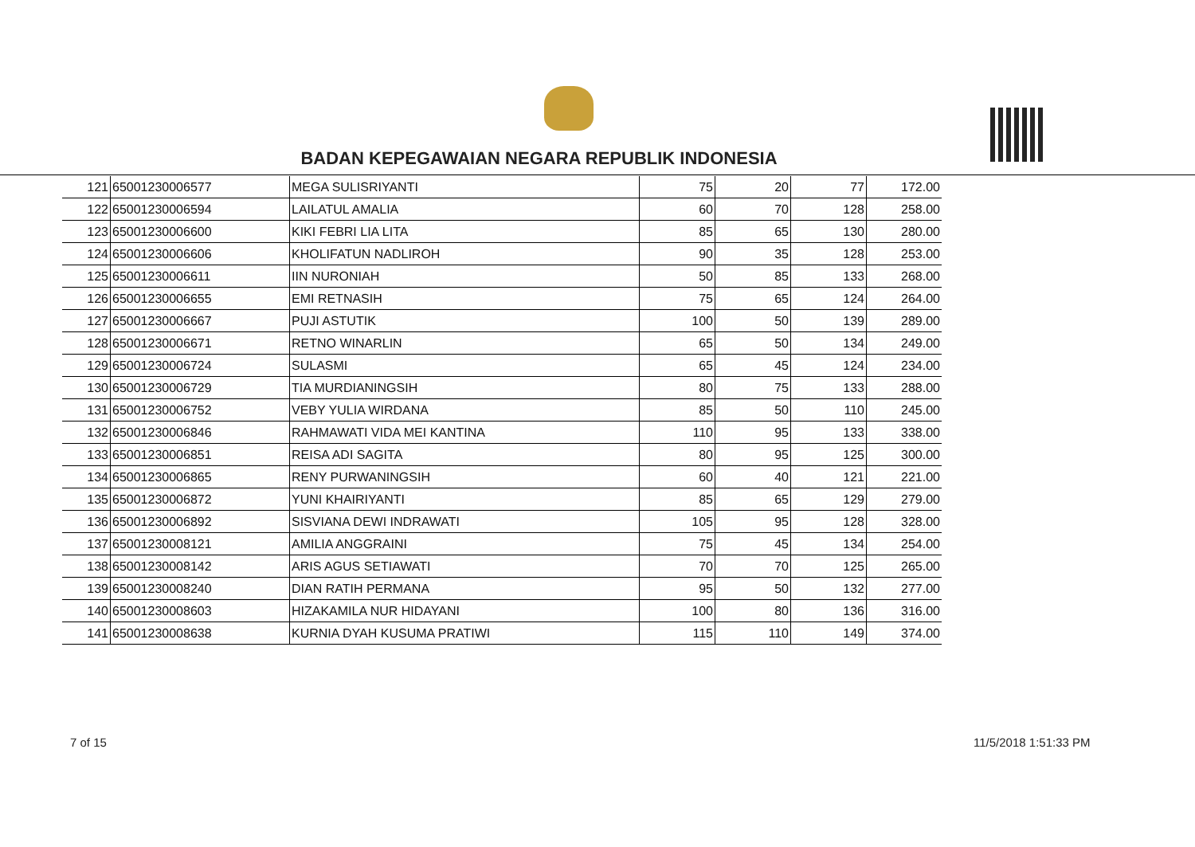BADAN KEPEGAWAIAN NEGARA REPUBLIK INDONESIA
| 121 | 65001230006577 | MEGA SULISRIYANTI | 75 | 20 | 77 | 172.00 |
| 122 | 65001230006594 | LAILATUL AMALIA | 60 | 70 | 128 | 258.00 |
| 123 | 65001230006600 | KIKI FEBRI LIA LITA | 85 | 65 | 130 | 280.00 |
| 124 | 65001230006606 | KHOLIFATUN NADLIROH | 90 | 35 | 128 | 253.00 |
| 125 | 65001230006611 | IIN NURONIAH | 50 | 85 | 133 | 268.00 |
| 126 | 65001230006655 | EMI RETNASIH | 75 | 65 | 124 | 264.00 |
| 127 | 65001230006667 | PUJI ASTUTIK | 100 | 50 | 139 | 289.00 |
| 128 | 65001230006671 | RETNO WINARLIN | 65 | 50 | 134 | 249.00 |
| 129 | 65001230006724 | SULASMI | 65 | 45 | 124 | 234.00 |
| 130 | 65001230006729 | TIA MURDIANINGSIH | 80 | 75 | 133 | 288.00 |
| 131 | 65001230006752 | VEBY YULIA WIRDANA | 85 | 50 | 110 | 245.00 |
| 132 | 65001230006846 | RAHMAWATI VIDA MEI KANTINA | 110 | 95 | 133 | 338.00 |
| 133 | 65001230006851 | REISA ADI SAGITA | 80 | 95 | 125 | 300.00 |
| 134 | 65001230006865 | RENY PURWANINGSIH | 60 | 40 | 121 | 221.00 |
| 135 | 65001230006872 | YUNI KHAIRIYANTI | 85 | 65 | 129 | 279.00 |
| 136 | 65001230006892 | SISVIANA DEWI INDRAWATI | 105 | 95 | 128 | 328.00 |
| 137 | 65001230008121 | AMILIA ANGGRAINI | 75 | 45 | 134 | 254.00 |
| 138 | 65001230008142 | ARIS AGUS SETIAWATI | 70 | 70 | 125 | 265.00 |
| 139 | 65001230008240 | DIAN RATIH PERMANA | 95 | 50 | 132 | 277.00 |
| 140 | 65001230008603 | HIZAKAMILA NUR HIDAYANI | 100 | 80 | 136 | 316.00 |
| 141 | 65001230008638 | KURNIA DYAH KUSUMA PRATIWI | 115 | 110 | 149 | 374.00 |
7 of 15 11/5/2018 1:51:33 PM